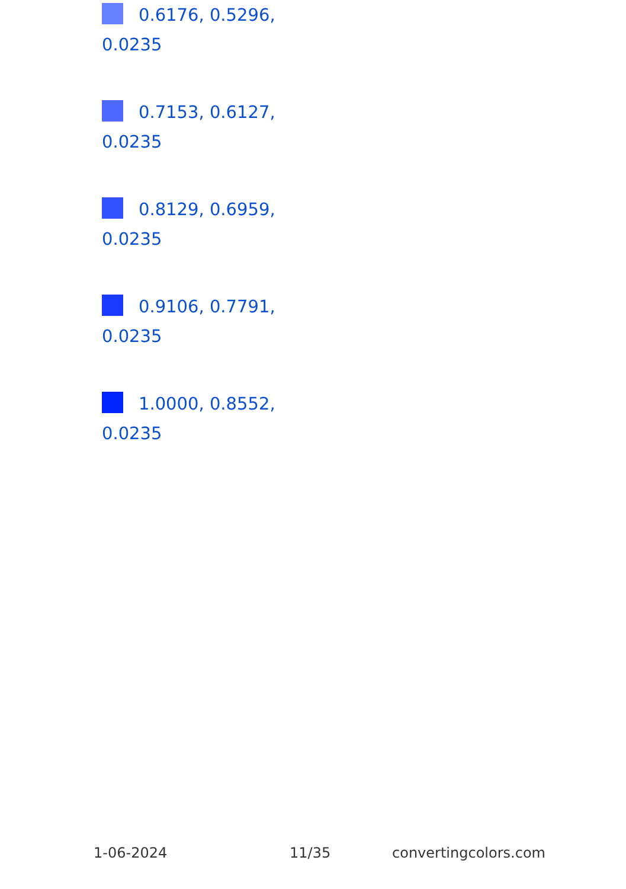0.6176, 0.5296, 0.0235
0.7153, 0.6127, 0.0235
0.8129, 0.6959, 0.0235
0.9106, 0.7791, 0.0235
1.0000, 0.8552, 0.0235
1-06-2024 11/35 convertingcolors.com